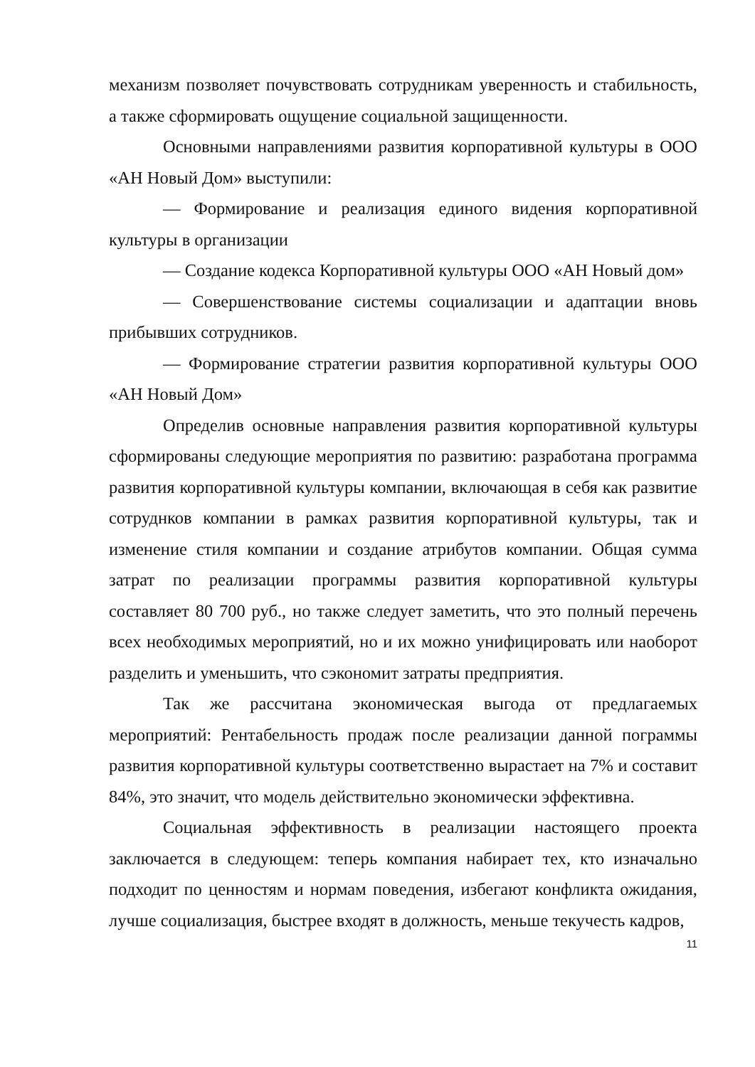механизм позволяет почувствовать сотрудникам уверенность и стабильность, а также сформировать ощущение социальной защищенности.
Основными направлениями развития корпоративной культуры в ООО «АН Новый Дом» выступили:
— Формирование и реализация единого видения корпоративной культуры в организации
— Создание кодекса Корпоративной культуры ООО «АН Новый дом»
— Совершенствование системы социализации и адаптации вновь прибывших сотрудников.
— Формирование стратегии развития корпоративной культуры ООО «АН Новый Дом»
Определив основные направления развития корпоративной культуры сформированы следующие мероприятия по развитию: разработана программа развития корпоративной культуры компании, включающая в себя как развитие сотруднков компании в рамках развития корпоративной культуры, так и изменение стиля компании и создание атрибутов компании. Общая сумма затрат по реализации программы развития корпоративной культуры составляет 80 700 руб., но также следует заметить, что это полный перечень всех необходимых мероприятий, но и их можно унифицировать или наоборот разделить и уменьшить, что сэкономит затраты предприятия.
Так же рассчитана экономическая выгода от предлагаемых мероприятий: Рентабельность продаж после реализации данной пограммы развития корпоративной культуры соответственно вырастает на 7% и составит 84%, это значит, что модель действительно экономически эффективна.
Социальная эффективность в реализации настоящего проекта заключается в следующем: теперь компания набирает тех, кто изначально подходит по ценностям и нормам поведения, избегают конфликта ожидания, лучше социализация, быстрее входят в должность, меньше текучесть кадров,
11